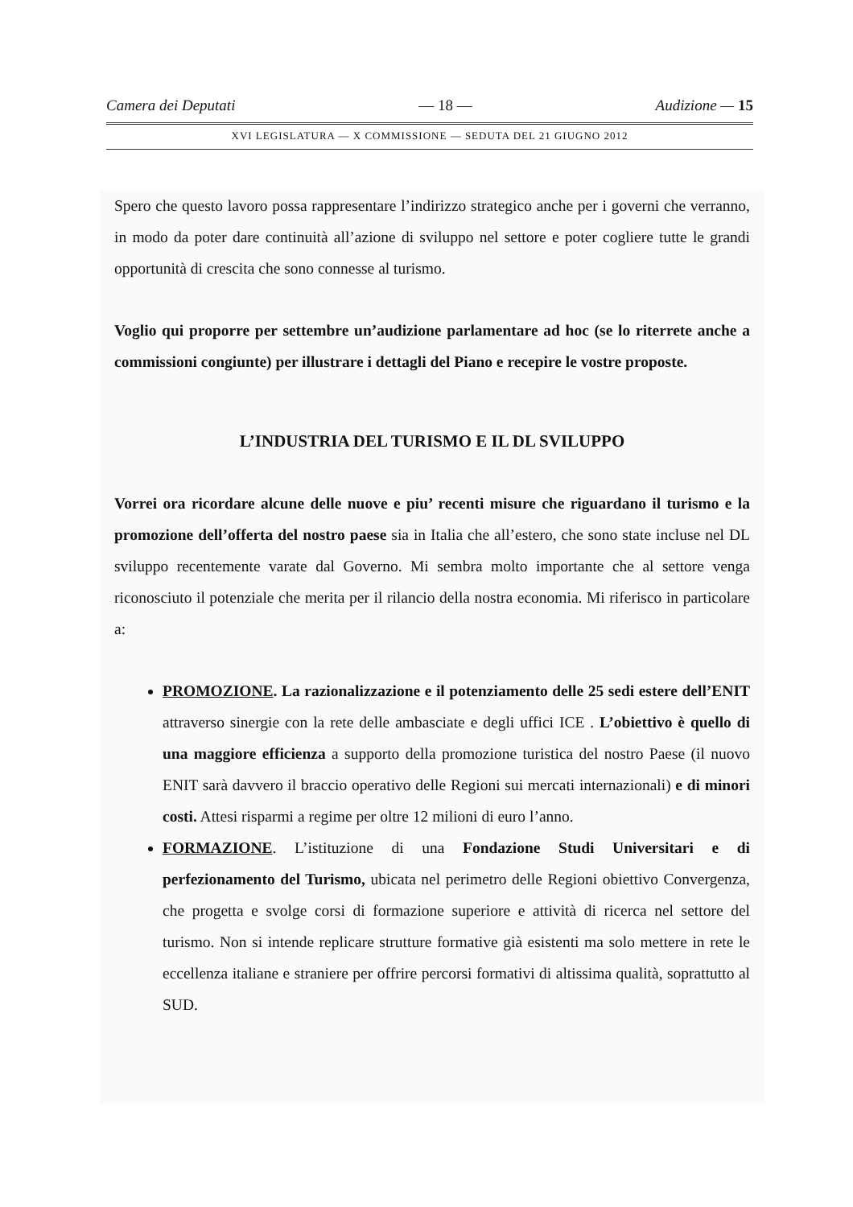Camera dei Deputati — 18 — Audizione — 15
XVI LEGISLATURA — X COMMISSIONE — SEDUTA DEL 21 GIUGNO 2012
Spero che questo lavoro possa rappresentare l’indirizzo strategico anche per i governi che verranno, in modo da poter dare continuità all’azione di sviluppo nel settore e poter cogliere tutte le grandi opportunità di crescita che sono connesse al turismo.
Voglio qui proporre per settembre un’audizione parlamentare ad hoc (se lo riterrete anche a commissioni congiunte) per illustrare i dettagli del Piano e recepire le vostre proposte.
L’INDUSTRIA DEL TURISMO E IL DL SVILUPPO
Vorrei ora ricordare alcune delle nuove e piu’ recenti misure che riguardano il turismo e la promozione dell’offerta del nostro paese sia in Italia che all’estero, che sono state incluse nel DL sviluppo recentemente varate dal Governo. Mi sembra molto importante che al settore venga riconosciuto il potenziale che merita per il rilancio della nostra economia. Mi riferisco in particolare a:
PROMOZIONE. La razionalizzazione e il potenziamento delle 25 sedi estere dell’ENIT attraverso sinergie con la rete delle ambasciate e degli uffici ICE . L’obiettivo è quello di una maggiore efficienza a supporto della promozione turistica del nostro Paese (il nuovo ENIT sarà davvero il braccio operativo delle Regioni sui mercati internazionali) e di minori costi. Attesi risparmi a regime per oltre 12 milioni di euro l’anno.
FORMAZIONE. L’istituzione di una Fondazione Studi Universitari e di perfezionamento del Turismo, ubicata nel perimetro delle Regioni obiettivo Convergenza, che progetta e svolge corsi di formazione superiore e attività di ricerca nel settore del turismo. Non si intende replicare strutture formative già esistenti ma solo mettere in rete le eccellenza italiane e straniere per offrire percorsi formativi di altissima qualità, soprattutto al SUD.